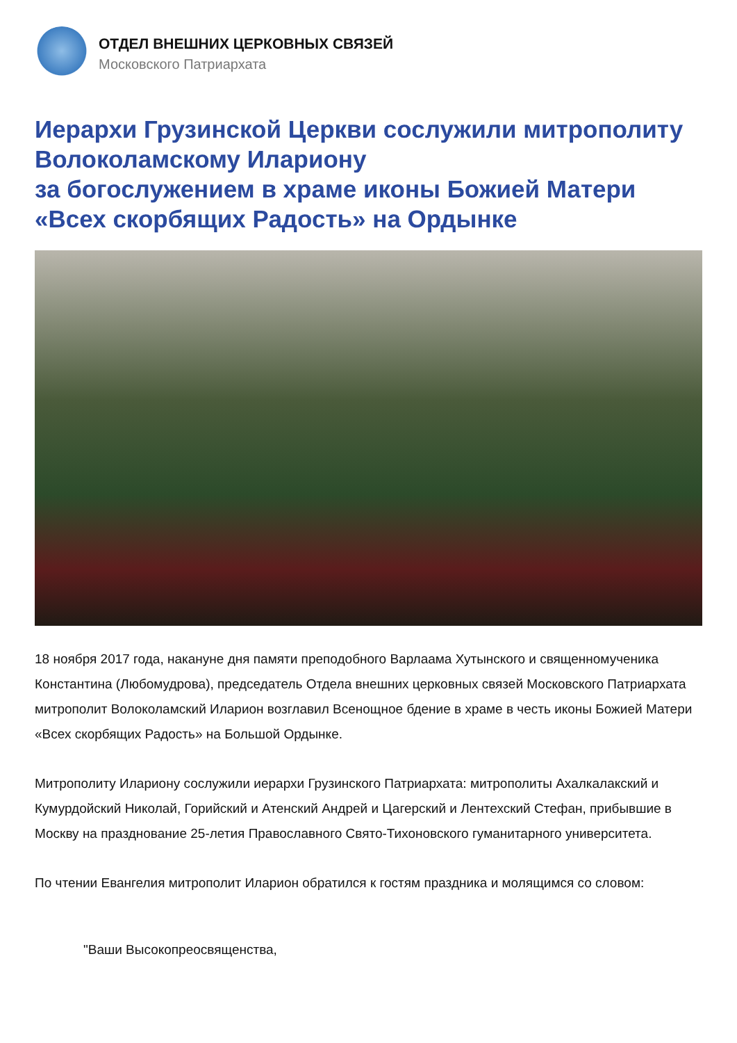ОТДЕЛ ВНЕШНИХ ЦЕРКОВНЫХ СВЯЗЕЙ
Московского Патриархата
Иерархи Грузинской Церкви сослужили митрополиту Волоколамскому Илариону
за богослужением в храме иконы Божией Матери «Всех скорбящих Радость» на Ордынке
18 ноября 2017 года, накануне дня памяти преподобного Варлаама Хутынского и священномученика Константина (Любомудрова), председатель Отдела внешних церковных связей Московского Патриархата митрополит Волоколамский Иларион возглавил Всенощное бдение в храме в честь иконы Божией Матери «Всех скорбящих Радость» на Большой Ордынке.
Митрополиту Илариону сослужили иерархи Грузинского Патриархата: митрополиты Ахалкалакский и Кумурдойский Николай, Горийский и Атенский Андрей и Цагерский и Лентехский Стефан, прибывшие в Москву на празднование 25-летия Православного Свято-Тихоновского гуманитарного университета.
По чтении Евангелия митрополит Иларион обратился к гостям праздника и молящимся со словом:
"Ваши Высокопреосвященства,